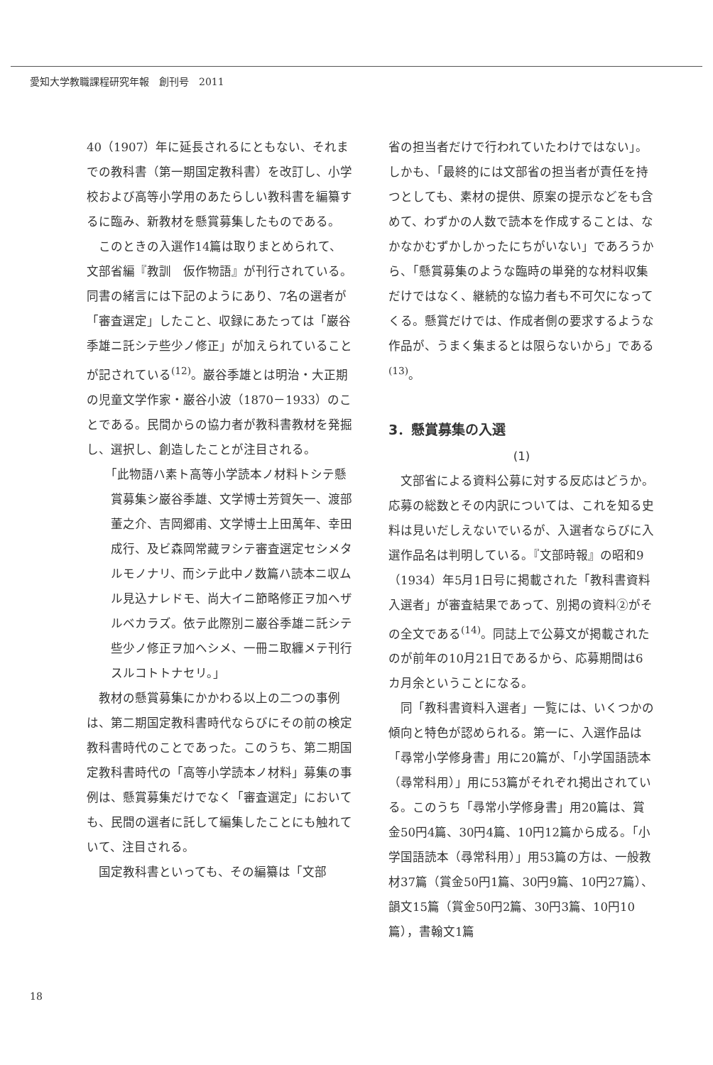愛知大学教職課程研究年報　創刊号　2011
40（1907）年に延長されるにともない、それまでの教科書（第一期国定教科書）を改訂し、小学校および高等小学用のあたらしい教科書を編纂するに臨み、新教材を懸賞募集したものである。
このときの入選作14篇は取りまとめられて、文部省編『教訓　仮作物語』が刊行されている。同書の緒言には下記のようにあり、7名の選者が「審査選定」したこと、収録にあたっては「巌谷季雄ニ託シテ些少ノ修正」が加えられていることが記されている<sup>(12)</sup>。巌谷季雄とは明治・大正期の児童文学作家・巌谷小波（1870－1933）のことである。民間からの協力者が教科書教材を発掘し、選択し、創造したことが注目される。
「此物語ハ素ト高等小学読本ノ材料トシテ懸賞募集シ巌谷季雄、文学博士芳賀矢一、渡部董之介、吉岡郷甫、文学博士上田萬年、幸田成行、及ビ森岡常藏ヲシテ審査選定セシメタルモノナリ、而シテ此中ノ数篇ハ読本ニ収ムル見込ナレドモ、尚大イニ節略修正ヲ加ヘザルベカラズ。依テ此際別ニ巌谷季雄ニ託シテ些少ノ修正ヲ加ヘシメ、一冊ニ取纏メテ刊行スルコトトナセリ。」
教材の懸賞募集にかかわる以上の二つの事例は、第二期国定教科書時代ならびにその前の検定教科書時代のことであった。このうち、第二期国定教科書時代の「高等小学読本ノ材料」募集の事例は、懸賞募集だけでなく「審査選定」においても、民間の選者に託して編集したことにも触れていて、注目される。
国定教科書といっても、その編纂は「文部
省の担当者だけで行われていたわけではない」。しかも、「最終的には文部省の担当者が責任を持つとしても、素材の提供、原案の提示などをも含めて、わずかの人数で読本を作成することは、なかなかむずかしかったにちがいない」であろうから、「懸賞募集のような臨時の単発的な材料収集だけではなく、継続的な協力者も不可欠になってくる。懸賞だけでは、作成者側の要求するような作品が、うまく集まるとは限らないから」である<sup>(13)</sup>。
3．懸賞募集の入選
(1)
文部省による資料公募に対する反応はどうか。応募の総数とその内訳については、これを知る史料は見いだしえないでいるが、入選者ならびに入選作品名は判明している。『文部時報』の昭和9（1934）年5月1日号に掲載された「教科書資料入選者」が審査結果であって、別掲の資料②がその全文である<sup>(14)</sup>。同誌上で公募文が掲載されたのが前年の10月21日であるから、応募期間は6カ月余ということになる。
同「教科書資料入選者」一覧には、いくつかの傾向と特色が認められる。第一に、入選作品は「尋常小学修身書」用に20篇が、「小学国語読本（尋常科用）」用に53篇がそれぞれ掲出されている。このうち「尋常小学修身書」用20篇は、賞金50円4篇、30円4篇、10円12篇から成る。「小学国語読本（尋常科用）」用53篇の方は、一般教材37篇（賞金50円1篇、30円9篇、10円27篇）、韻文15篇（賞金50円2篇、30円3篇、10円10篇），書翰文1篇
18